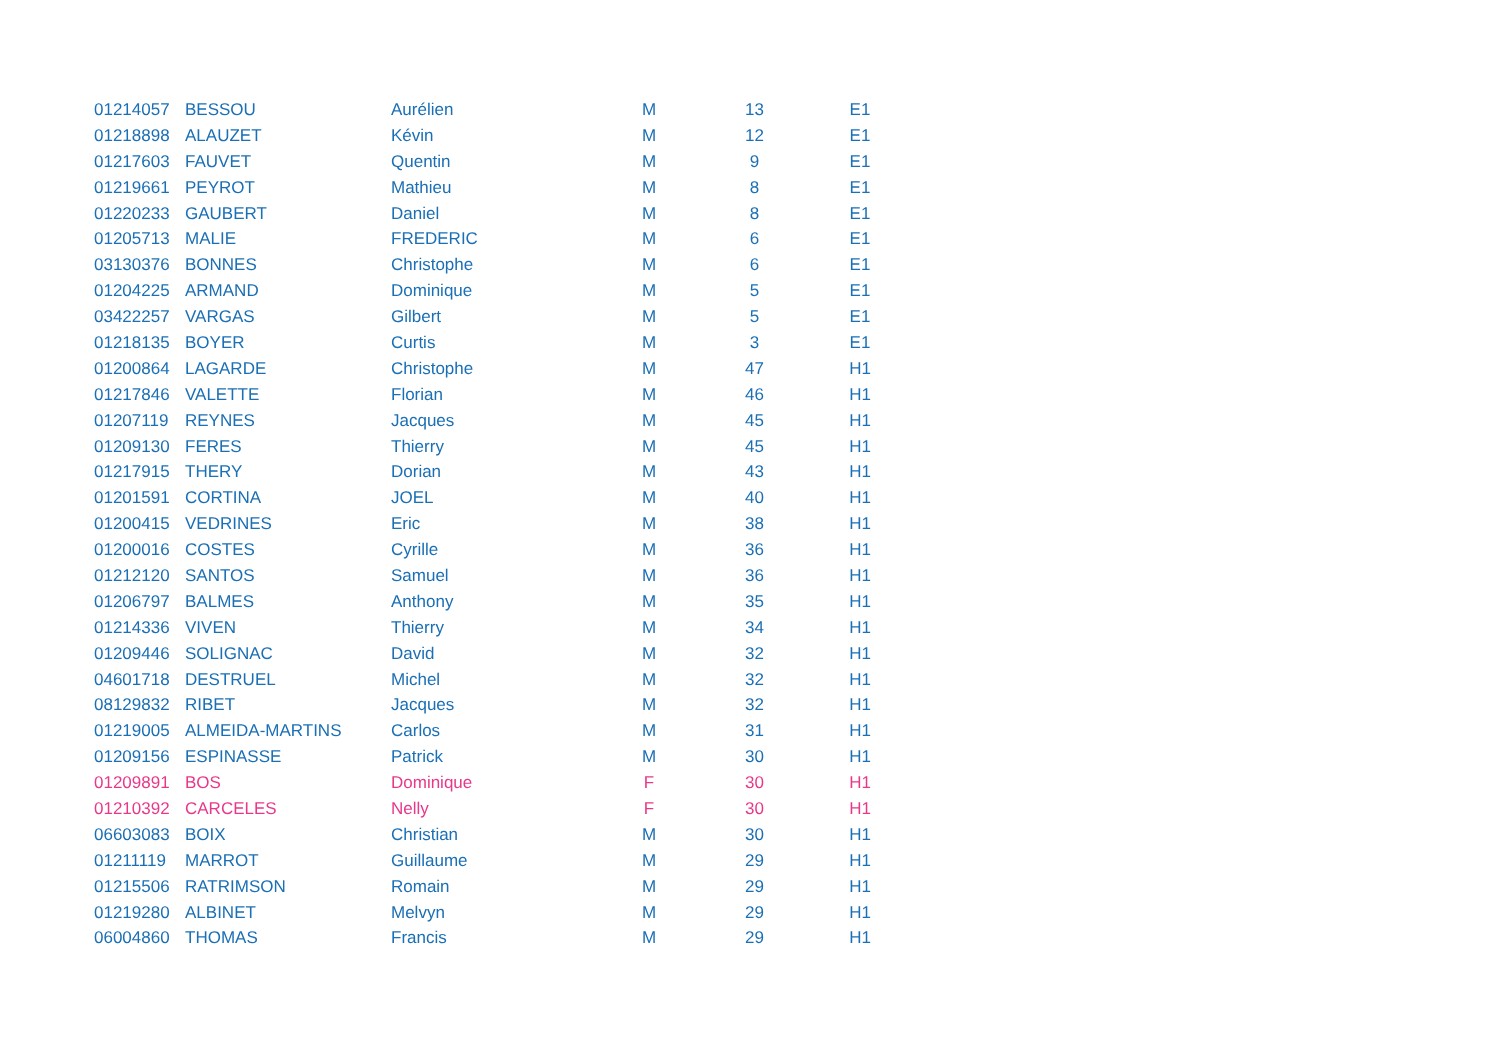| 01214057 | BESSOU | Aurélien | M | 13 | E1 |
| 01218898 | ALAUZET | Kévin | M | 12 | E1 |
| 01217603 | FAUVET | Quentin | M | 9 | E1 |
| 01219661 | PEYROT | Mathieu | M | 8 | E1 |
| 01220233 | GAUBERT | Daniel | M | 8 | E1 |
| 01205713 | MALIE | FREDERIC | M | 6 | E1 |
| 03130376 | BONNES | Christophe | M | 6 | E1 |
| 01204225 | ARMAND | Dominique | M | 5 | E1 |
| 03422257 | VARGAS | Gilbert | M | 5 | E1 |
| 01218135 | BOYER | Curtis | M | 3 | E1 |
| 01200864 | LAGARDE | Christophe | M | 47 | H1 |
| 01217846 | VALETTE | Florian | M | 46 | H1 |
| 01207119 | REYNES | Jacques | M | 45 | H1 |
| 01209130 | FERES | Thierry | M | 45 | H1 |
| 01217915 | THERY | Dorian | M | 43 | H1 |
| 01201591 | CORTINA | JOEL | M | 40 | H1 |
| 01200415 | VEDRINES | Eric | M | 38 | H1 |
| 01200016 | COSTES | Cyrille | M | 36 | H1 |
| 01212120 | SANTOS | Samuel | M | 36 | H1 |
| 01206797 | BALMES | Anthony | M | 35 | H1 |
| 01214336 | VIVEN | Thierry | M | 34 | H1 |
| 01209446 | SOLIGNAC | David | M | 32 | H1 |
| 04601718 | DESTRUEL | Michel | M | 32 | H1 |
| 08129832 | RIBET | Jacques | M | 32 | H1 |
| 01219005 | ALMEIDA-MARTINS | Carlos | M | 31 | H1 |
| 01209156 | ESPINASSE | Patrick | M | 30 | H1 |
| 01209891 | BOS | Dominique | F | 30 | H1 |
| 01210392 | CARCELES | Nelly | F | 30 | H1 |
| 06603083 | BOIX | Christian | M | 30 | H1 |
| 01211119 | MARROT | Guillaume | M | 29 | H1 |
| 01215506 | RATRIMSON | Romain | M | 29 | H1 |
| 01219280 | ALBINET | Melvyn | M | 29 | H1 |
| 06004860 | THOMAS | Francis | M | 29 | H1 |